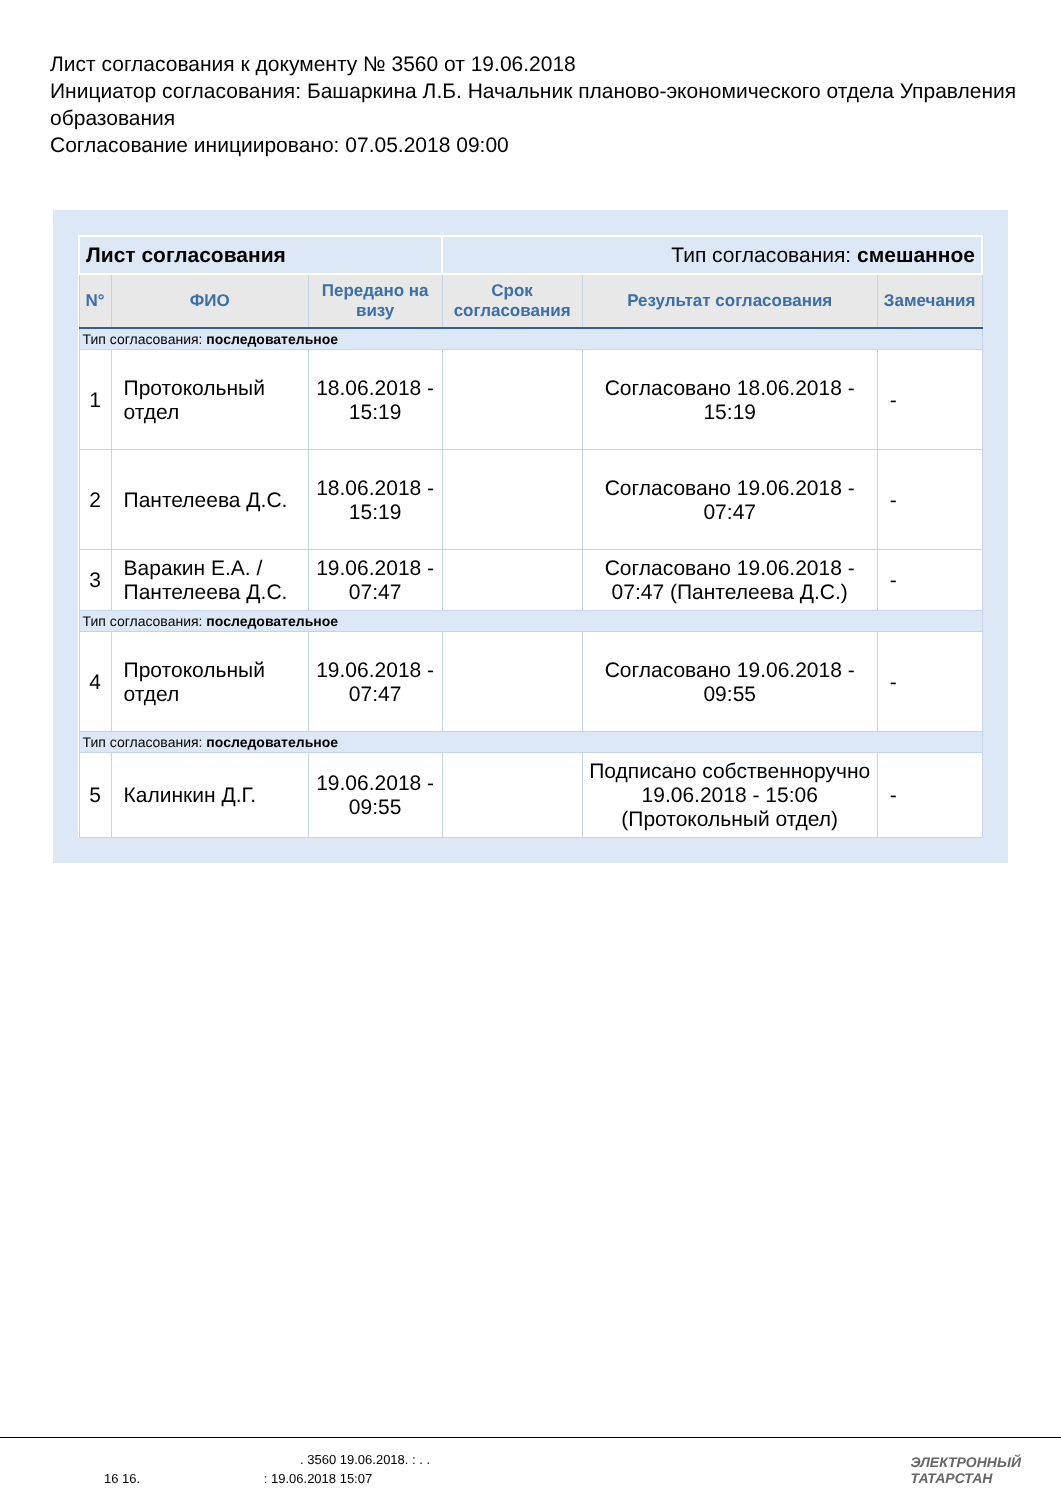Лист согласования к документу № 3560 от 19.06.2018
Инициатор согласования: Башаркина Л.Б. Начальник планово-экономического отдела Управления образования
Согласование инициировано: 07.05.2018 09:00
| Лист согласования | | | Тип согласования: смешанное | | |
| N° | ФИО | Передано на визу | Срок согласования | Результат согласования | Замечания |
| Тип согласования: последовательное | | | | | |
| 1 | Протокольный отдел | 18.06.2018 - 15:19 | | Согласовано 18.06.2018 - 15:19 | - |
| 2 | Пантелеева Д.С. | 18.06.2018 - 15:19 | | Согласовано 19.06.2018 - 07:47 | - |
| 3 | Варакин Е.А. / Пантелеева Д.С. | 19.06.2018 - 07:47 | | Согласовано 19.06.2018 - 07:47 (Пантелеева Д.С.) | - |
| Тип согласования: последовательное | | | | | |
| 4 | Протокольный отдел | 19.06.2018 - 07:47 | | Согласовано 19.06.2018 - 09:55 | - |
| Тип согласования: последовательное | | | | | |
| 5 | Калинкин Д.Г. | 19.06.2018 - 09:55 | | Подписано собственноручно 19.06.2018 - 15:06 (Протокольный отдел) | - |
. 3560 19.06.2018. : . .
16 16. : 19.06.2018 15:07
ЭЛЕКТРОННЫЙ
ТАТАРСТАН